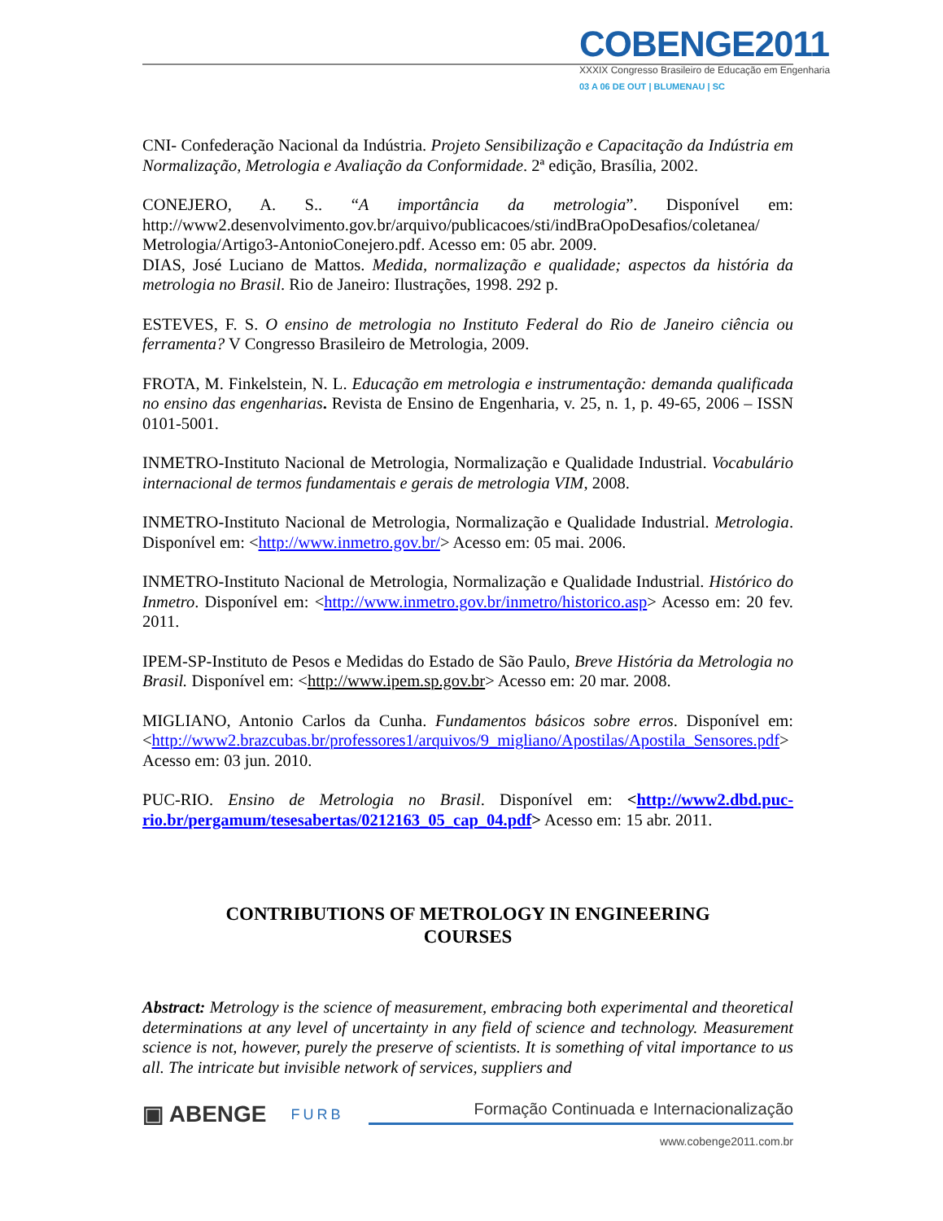COBENGE2011
XXXIX Congresso Brasileiro de Educação em Engenharia
03 A 06 DE OUT | BLUMENAU | SC
CNI- Confederação Nacional da Indústria. Projeto Sensibilização e Capacitação da Indústria em Normalização, Metrologia e Avaliação da Conformidade. 2ª edição, Brasília, 2002.
CONEJERO, A. S.. “A importância da metrologia”. Disponível em: http://www2.desenvolvimento.gov.br/arquivo/publicacoes/sti/indBraOpoDesafios/coletanea/ Metrologia/Artigo3-AntonioConejero.pdf. Acesso em: 05 abr. 2009.
DIAS, José Luciano de Mattos. Medida, normalização e qualidade; aspectos da história da metrologia no Brasil. Rio de Janeiro: Ilustrações, 1998. 292 p.
ESTEVES, F. S. O ensino de metrologia no Instituto Federal do Rio de Janeiro ciência ou ferramenta? V Congresso Brasileiro de Metrologia, 2009.
FROTA, M. Finkelstein, N. L. Educação em metrologia e instrumentação: demanda qualificada no ensino das engenharias. Revista de Ensino de Engenharia, v. 25, n. 1, p. 49-65, 2006 – ISSN 0101-5001.
INMETRO-Instituto Nacional de Metrologia, Normalização e Qualidade Industrial. Vocabulário internacional de termos fundamentais e gerais de metrologia VIM, 2008.
INMETRO-Instituto Nacional de Metrologia, Normalização e Qualidade Industrial. Metrologia. Disponível em: <http://www.inmetro.gov.br/> Acesso em: 05 mai. 2006.
INMETRO-Instituto Nacional de Metrologia, Normalização e Qualidade Industrial. Histórico do Inmetro. Disponível em: <http://www.inmetro.gov.br/inmetro/historico.asp> Acesso em: 20 fev. 2011.
IPEM-SP-Instituto de Pesos e Medidas do Estado de São Paulo, Breve História da Metrologia no Brasil. Disponível em: <http://www.ipem.sp.gov.br> Acesso em: 20 mar. 2008.
MIGLIANO, Antonio Carlos da Cunha. Fundamentos básicos sobre erros. Disponível em: <http://www2.brazcubas.br/professores1/arquivos/9_migliano/Apostilas/Apostila_Sensores.pdf> Acesso em: 03 jun. 2010.
PUC-RIO. Ensino de Metrologia no Brasil. Disponível em: <http://www2.dbd.puc-rio.br/pergamum/tesesabertas/0212163_05_cap_04.pdf> Acesso em: 15 abr. 2011.
CONTRIBUTIONS OF METROLOGY IN ENGINEERING
COURSES
Abstract: Metrology is the science of measurement, embracing both experimental and theoretical determinations at any level of uncertainty in any field of science and technology. Measurement science is not, however, purely the preserve of scientists. It is something of vital importance to us all. The intricate but invisible network of services, suppliers and
▣ ABENGE FURB Formação Continuada e Internacionalização
www.cobenge2011.com.br